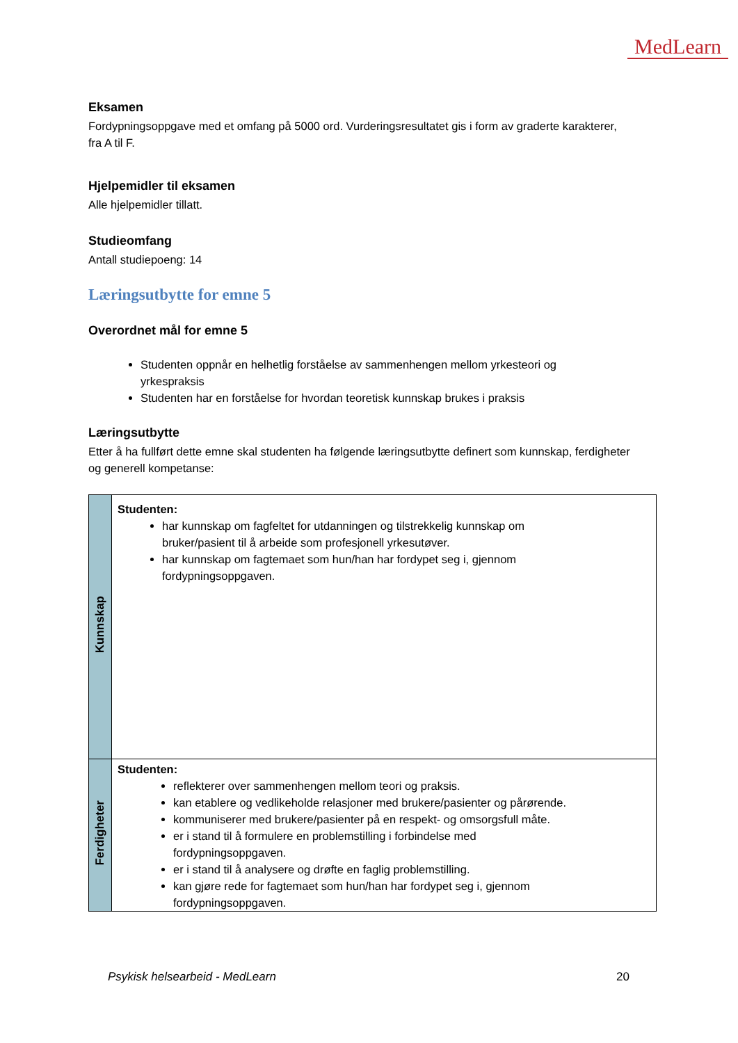MedLearn
Eksamen
Fordypningsoppgave med et omfang på 5000 ord. Vurderingsresultatet gis i form av graderte karakterer, fra A til F.
Hjelpemidler til eksamen
Alle hjelpemidler tillatt.
Studieomfang
Antall studiepoeng: 14
Læringsutbytte for emne 5
Overordnet mål for emne 5
Studenten oppnår en helhetlig forståelse av sammenhengen mellom yrkesteori og yrkespraksis
Studenten har en forståelse for hvordan teoretisk kunnskap brukes i praksis
Læringsutbytte
Etter å ha fullført dette emne skal studenten ha følgende læringsutbytte definert som kunnskap, ferdigheter og generell kompetanse:
| Kunnskap | Studenten: har kunnskap om fagfeltet for utdanningen og tilstrekkelig kunnskap om bruker/pasient til å arbeide som profesjonell yrkesutøver. har kunnskap om fagtemaet som hun/han har fordypet seg i, gjennom fordypningsoppgaven. |
| Ferdigheter | Studenten: reflekterer over sammenhengen mellom teori og praksis. kan etablere og vedlikeholde relasjoner med brukere/pasienter og pårørende. kommuniserer med brukere/pasienter på en respekt- og omsorgsfull måte. er i stand til å formulere en problemstilling i forbindelse med fordypningsoppgaven. er i stand til å analysere og drøfte en faglig problemstilling. kan gjøre rede for fagtemaet som hun/han har fordypet seg i, gjennom fordypningsoppgaven. |
Psykisk helsearbeid - MedLearn 20